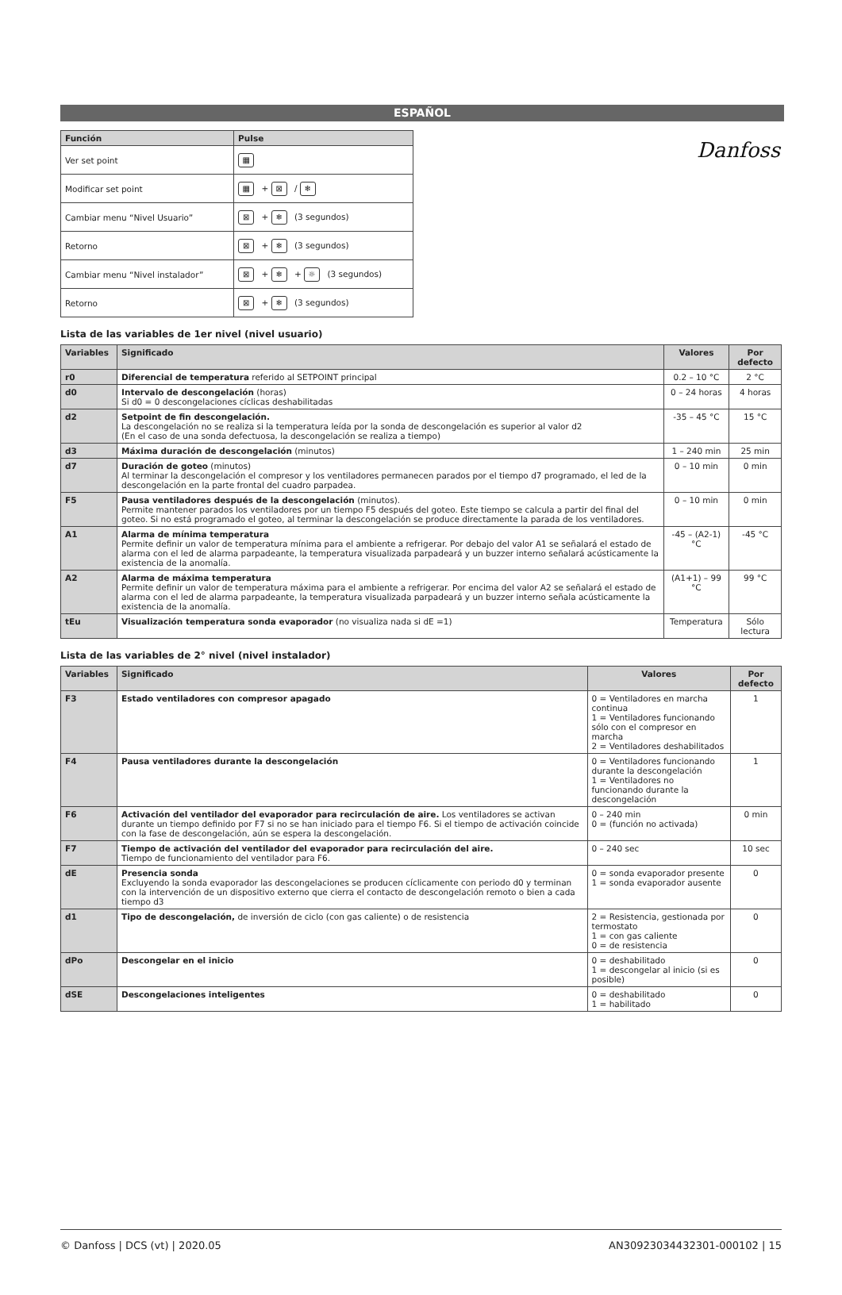Danfoss
ESPAÑOL
| Función | Pulse |
| --- | --- |
| Ver set point | ▦ |
| Modificar set point | ▦ + ⊠ / ❄ |
| Cambiar menu “Nivel Usuario” | ⊠ + ❄ (3 segundos) |
| Retorno | ⊠ + ❄ (3 segundos) |
| Cambiar menu “Nivel instalador” | ⊠ + ❄ + ☼ (3 segundos) |
| Retorno | ⊠ + ❄ (3 segundos) |
Lista de las variables de 1er nivel (nivel usuario)
| Variables | Significado | Valores | Por defecto |
| --- | --- | --- | --- |
| r0 | Diferencial de temperatura referido al SETPOINT principal | 0.2 – 10 °C | 2 °C |
| d0 | Intervalo de descongelación (horas) Si d0 = 0 descongelaciones cíclicas deshabilitadas | 0 – 24 horas | 4 horas |
| d2 | Setpoint de fin descongelación. La descongelación no se realiza si la temperatura leída por la sonda de descongelación es superior al valor d2 (En el caso de una sonda defectuosa, la descongelación se realiza a tiempo) | -35 – 45 °C | 15 °C |
| d3 | Máxima duración de descongelación (minutos) | 1 – 240 min | 25 min |
| d7 | Duración de goteo (minutos) Al terminar la descongelación el compresor y los ventiladores permanecen parados por el tiempo d7 programado, el led de la descongelación en la parte frontal del cuadro parpadea. | 0 – 10 min | 0 min |
| F5 | Pausa ventiladores después de la descongelación (minutos). Permite mantener parados los ventiladores por un tiempo F5 después del goteo. Este tiempo se calcula a partir del final del goteo. Si no está programado el goteo, al terminar la descongelación se produce directamente la parada de los ventiladores. | 0 – 10 min | 0 min |
| A1 | Alarma de mínima temperatura Permite definir un valor de temperatura mínima para el ambiente a refrigerar. Por debajo del valor A1 se señalará el estado de alarma con el led de alarma parpadeante, la temperatura visualizada parpadeará y un buzzer interno señalará acústicamente la existencia de la anomalía. | -45 – (A2-1) °C | -45 °C |
| A2 | Alarma de máxima temperatura Permite definir un valor de temperatura máxima para el ambiente a refrigerar. Por encima del valor A2 se señalará el estado de alarma con el led de alarma parpadeante, la temperatura visualizada parpadeará y un buzzer interno señala acústicamente la existencia de la anomalía. | (A1+1) – 99 °C | 99 °C |
| tEu | Visualización temperatura sonda evaporador (no visualiza nada si dE =1) | Temperatura | Sólo lectura |
Lista de las variables de 2° nivel (nivel instalador)
| Variables | Significado | Valores | Por defecto |
| --- | --- | --- | --- |
| F3 | Estado ventiladores con compresor apagado | 0 = Ventiladores en marcha continua 1 = Ventiladores funcionando sólo con el compresor en marcha 2 = Ventiladores deshabilitados | 1 |
| F4 | Pausa ventiladores durante la descongelación | 0 = Ventiladores funcionando durante la descongelación 1 = Ventiladores no funcionando durante la descongelación | 1 |
| F6 | Activación del ventilador del evaporador para recirculación de aire. Los ventiladores se activan durante un tiempo definido por F7 si no se han iniciado para el tiempo F6. Si el tiempo de activación coincide con la fase de descongelación, aún se espera la descongelación. | 0 – 240 min 0 = (función no activada) | 0 min |
| F7 | Tiempo de activación del ventilador del evaporador para recirculación del aire. Tiempo de funcionamiento del ventilador para F6. | 0 – 240 sec | 10 sec |
| dE | Presencia sonda Excluyendo la sonda evaporador las descongelaciones se producen cíclicamente con periodo d0 y terminan con la intervención de un dispositivo externo que cierra el contacto de descongelación remoto o bien a cada tiempo d3 | 0 = sonda evaporador presente 1 = sonda evaporador ausente | 0 |
| d1 | Tipo de descongelación, de inversión de ciclo (con gas caliente) o de resistencia | 2 = Resistencia, gestionada por termostato 1 = con gas caliente 0 = de resistencia | 0 |
| dPo | Descongelar en el inicio | 0 = deshabilitado 1 = descongelar al inicio (si es posible) | 0 |
| dSE | Descongelaciones inteligentes | 0 = deshabilitado 1 = habilitado | 0 |
© Danfoss | DCS (vt) | 2020.05 AN30923034432301-000102 | 15